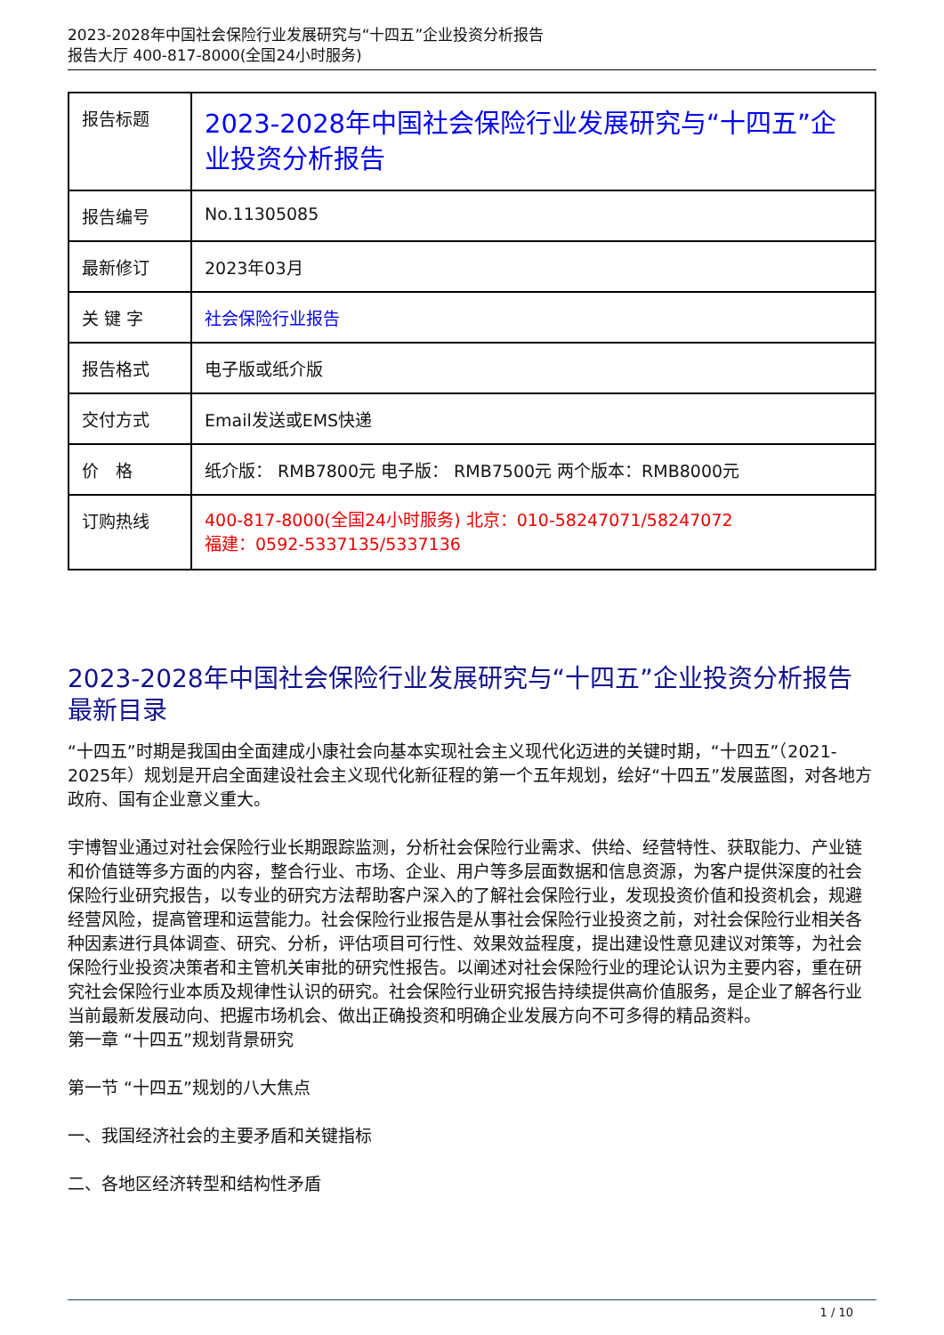2023-2028年中国社会保险行业发展研究与“十四五”企业投资分析报告
报告大厅 400-817-8000(全国24小时服务)
| 报告标题 | 2023-2028年中国社会保险行业发展研究与“十四五”企业投资分析报告 |
| 报告编号 | No.11305085 |
| 最新修订 | 2023年03月 |
| 关 键 字 | 社会保险行业报告 |
| 报告格式 | 电子版或纸介版 |
| 交付方式 | Email发送或EMS快递 |
| 价 格 | 纸介版： RMB7800元 电子版： RMB7500元 两个版本：RMB8000元 |
| 订购热线 | 400-817-8000(全国24小时服务) 北京：010-58247071/58247072 福建：0592-5337135/5337136 |
2023-2028年中国社会保险行业发展研究与“十四五”企业投资分析报告最新目录
“十四五”时期是我国由全面建成小康社会向基本实现社会主义现代化迈进的关键时期，“十四五”（2021-2025年）规划是开启全面建设社会主义现代化新征程的第一个五年规划，绘好“十四五”发展蓝图，对各地方政府、国有企业意义重大。
宇博智业通过对社会保险行业长期跟踪监测，分析社会保险行业需求、供给、经营特性、获取能力、产业链和价值链等多方面的内容，整合行业、市场、企业、用户等多层面数据和信息资源，为客户提供深度的社会保险行业研究报告，以专业的研究方法帮助客户深入的了解社会保险行业，发现投资价值和投资机会，规避经营风险，提高管理和运营能力。社会保险行业报告是从事社会保险行业投资之前，对社会保险行业相关各种因素进行具体调查、研究、分析，评估项目可行性、效果效益程度，提出建设性意见建议对策等，为社会保险行业投资决策者和主管机关审批的研究性报告。以阐述对社会保险行业的理论认识为主要内容，重在研究社会保险行业本质及规律性认识的研究。社会保险行业研究报告持续提供高价值服务，是企业了解各行业当前最新发展动向、把握市场机会、做出正确投资和明确企业发展方向不可多得的精品资料。
第一章 “十四五”规划背景研究
第一节 “十四五”规划的八大焦点
一、我国经济社会的主要矛盾和关键指标
二、各地区经济转型和结构性矛盾
1 / 10